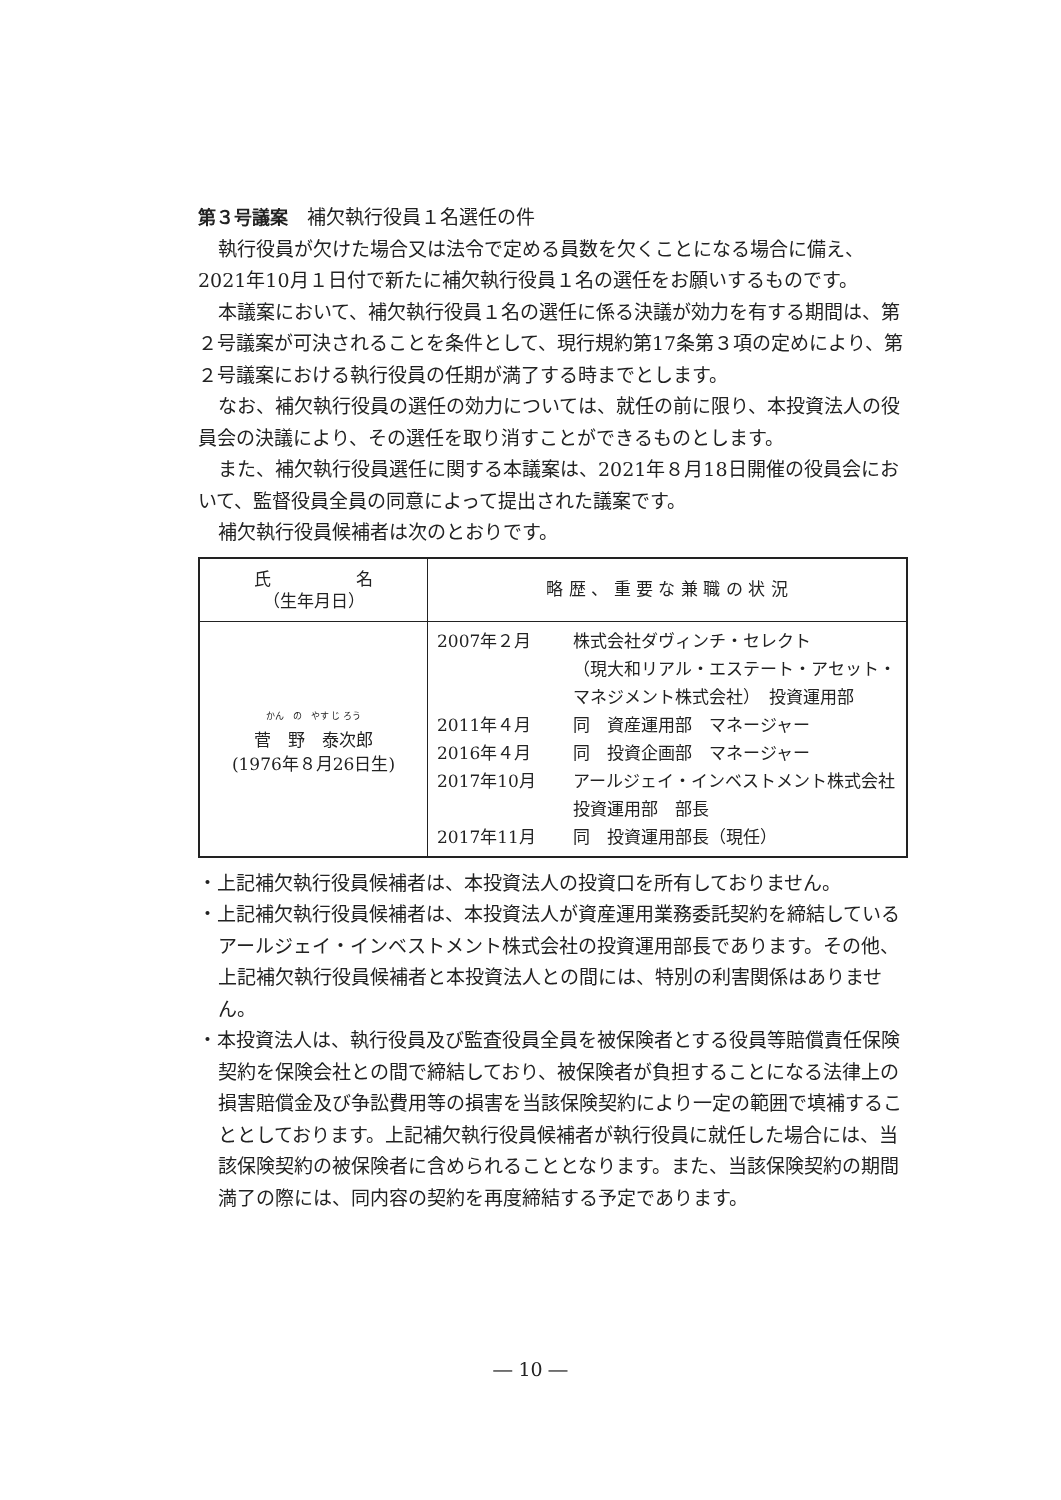第３号議案
　補欠執行役員１名選任の件
執行役員が欠けた場合又は法令で定める員数を欠くことになる場合に備え、2021年10月１日付で新たに補欠執行役員１名の選任をお願いするものです。
本議案において、補欠執行役員１名の選任に係る決議が効力を有する期間は、第２号議案が可決されることを条件として、現行規約第17条第３項の定めにより、第２号議案における執行役員の任期が満了する時までとします。
なお、補欠執行役員の選任の効力については、就任の前に限り、本投資法人の役員会の決議により、その選任を取り消すことができるものとします。
また、補欠執行役員選任に関する本議案は、2021年８月18日開催の役員会において、監督役員全員の同意によって提出された議案です。
補欠執行役員候補者は次のとおりです。
| 氏 名 （生年月日） | 略 歴 、 重 要 な 兼 職 の 状 況 |
| --- | --- |
| かん の やす じ ろう 菅 野 泰次郎 (1976年８月26日生) | / 2007年２月 / 株式会社ダヴィンチ・セレクト （現大和リアル・エステート・アセット・マネジメント株式会社） 投資運用部 / / 2011年４月 / 同 資産運用部 マネージャー / / 2016年４月 / 同 投資企画部 マネージャー / / 2017年10月 / アールジェイ・インベストメント株式会社 投資運用部 部長 / / 2017年11月 / 同 投資運用部長（現任） / |
・上記補欠執行役員候補者は、本投資法人の投資口を所有しておりません。
・上記補欠執行役員候補者は、本投資法人が資産運用業務委託契約を締結しているアールジェイ・インベストメント株式会社の投資運用部長であります。その他、上記補欠執行役員候補者と本投資法人との間には、特別の利害関係はありません。
・本投資法人は、執行役員及び監査役員全員を被保険者とする役員等賠償責任保険契約を保険会社との間で締結しており、被保険者が負担することになる法律上の損害賠償金及び争訟費用等の損害を当該保険契約により一定の範囲で填補することとしております。上記補欠執行役員候補者が執行役員に就任した場合には、当該保険契約の被保険者に含められることとなります。また、当該保険契約の期間満了の際には、同内容の契約を再度締結する予定であります。
― 10 ―